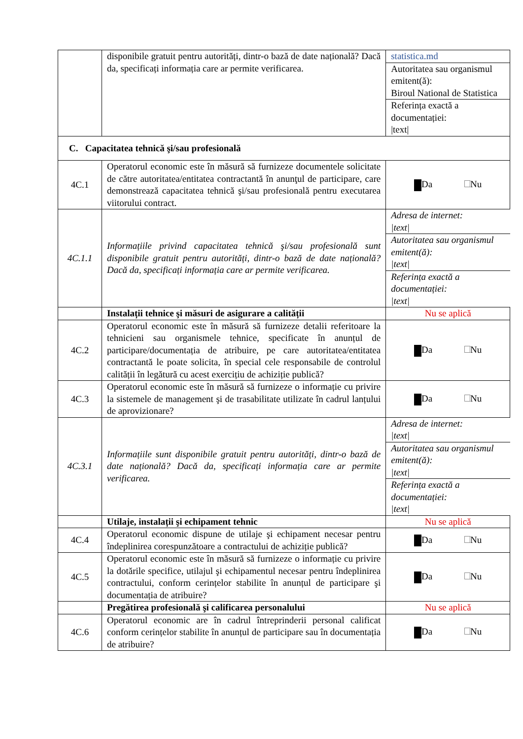| | disponibile gratuit pentru autorități, dintr-o bază de date națională? Dacă da, specificați informația care ar permite verificarea. | statistica.md |
| | | Autoritatea sau organismul emitent(ă): Biroul National de Statistica |
| | | Referința exactă a documentației: /text/ |
| C. Capacitatea tehnică şi/sau profesională | | |
| 4C.1 | Operatorul economic este în măsură să furnizeze documentele solicitate de către autoritatea/entitatea contractantă în anunţul de participare, care demonstrează capacitatea tehnică şi/sau profesională pentru executarea viitorului contract. | Da Nu |
| 4C.1.1 | Informațiile privind capacitatea tehnică şi/sau profesională sunt disponibile gratuit pentru autorități, dintr-o bază de date națională? Dacă da, specificați informația care ar permite verificarea. | Adresa de internet: /text/ Autoritatea sau organismul emitent(ă): /text/ Referința exactă a documentației: /text/ |
| | Instalații tehnice şi măsuri de asigurare a calității | Nu se aplică |
| 4C.2 | Operatorul economic este în măsură să furnizeze detalii referitoare la tehnicieni sau organismele tehnice, specificate în anunțul de participare/documentația de atribuire, pe care autoritatea/entitatea contractantă le poate solicita, în special cele responsabile de controlul calității în legătură cu acest exercițiu de achiziție publică? | Da Nu |
| 4C.3 | Operatorul economic este în măsură să furnizeze o informație cu privire la sistemele de management şi de trasabilitate utilizate în cadrul lanțului de aprovizionare? | Da Nu |
| 4C.3.1 | Informațiile sunt disponibile gratuit pentru autorități, dintr-o bază de date națională? Dacă da, specificați informația care ar permite verificarea. | Adresa de internet: /text/ Autoritatea sau organismul emitent(ă): /text/ Referința exactă a documentației: /text/ |
| | Utilaje, instalații şi echipament tehnic | Nu se aplică |
| 4C.4 | Operatorul economic dispune de utilaje şi echipament necesar pentru îndeplinirea corespunzătoare a contractului de achiziție publică? | Da Nu |
| 4C.5 | Operatorul economic este în măsură să furnizeze o informație cu privire la dotările specifice, utilajul şi echipamentul necesar pentru îndeplinirea contractului, conform cerințelor stabilite în anunțul de participare şi documentația de atribuire? | Da Nu |
| | Pregătirea profesională şi calificarea personalului | Nu se aplică |
| 4C.6 | Operatorul economic are în cadrul întreprinderii personal calificat conform cerințelor stabilite în anunțul de participare sau în documentația de atribuire? | Da Nu |